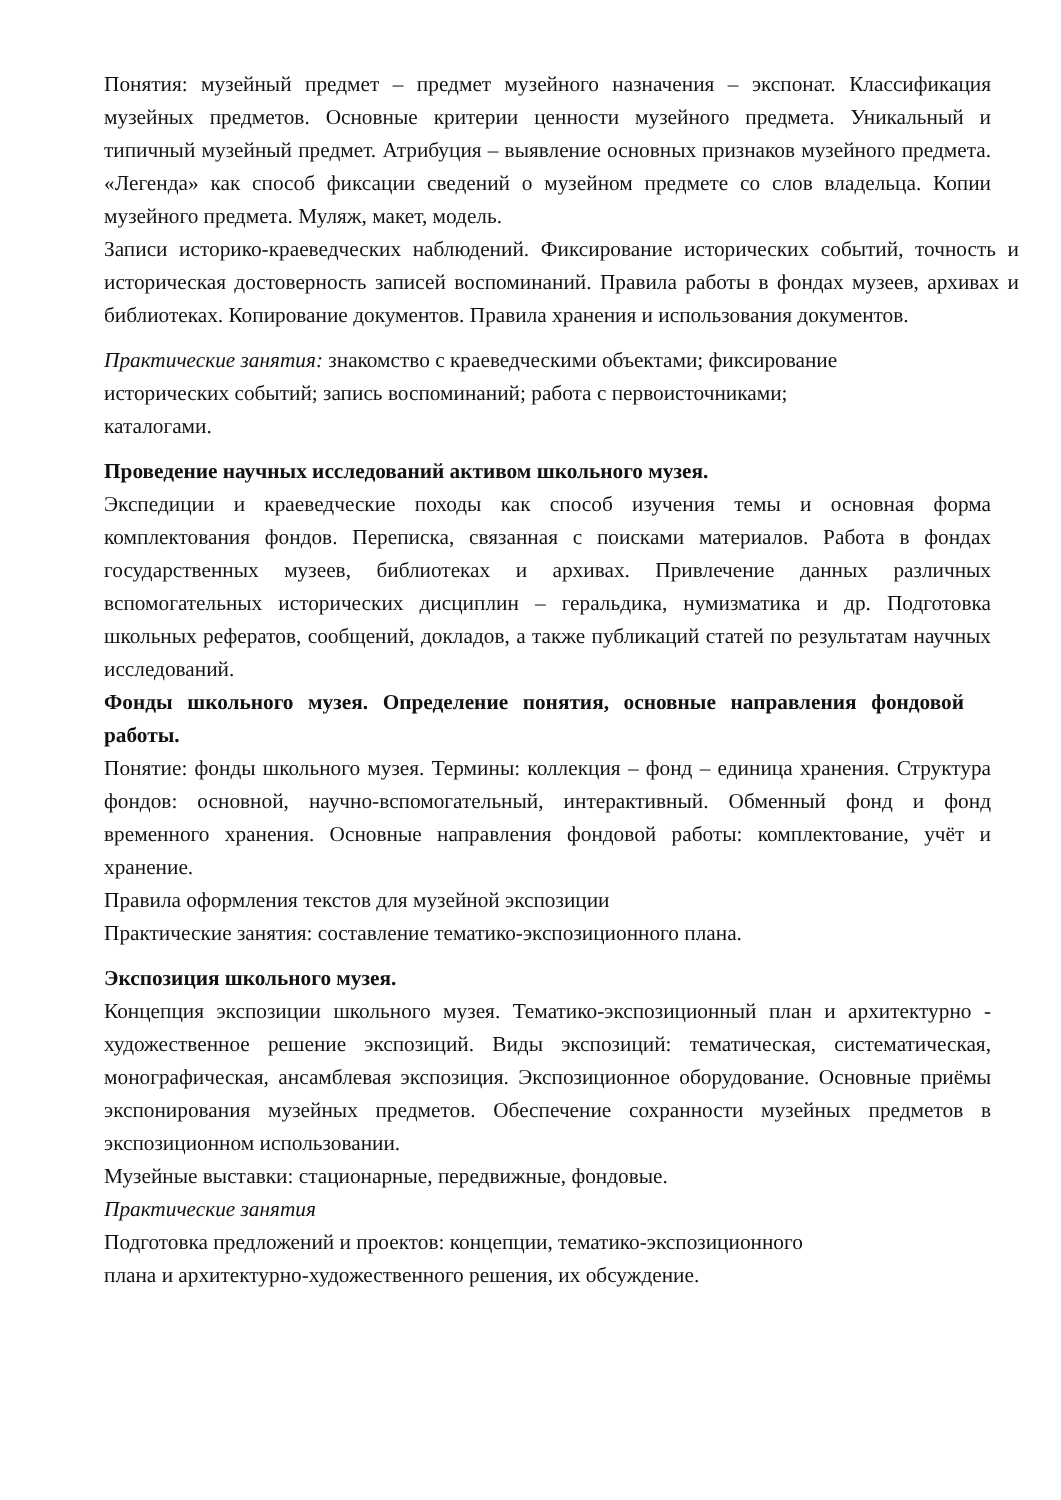Понятия: музейный предмет – предмет музейного назначения – экспонат. Классификация музейных предметов. Основные критерии ценности музейного предмета. Уникальный и типичный музейный предмет. Атрибуция – выявление основных признаков музейного предмета. «Легенда» как способ фиксации сведений о музейном предмете со слов владельца. Копии музейного предмета. Муляж, макет, модель.
Записи историко-краеведческих наблюдений. Фиксирование исторических событий, точность и историческая достоверность записей воспоминаний. Правила работы в фондах музеев, архивах и библиотеках. Копирование документов. Правила хранения и использования документов.
Практические занятия: знакомство с краеведческими объектами; фиксирование
исторических событий; запись воспоминаний; работа с первоисточниками;
каталогами.
Проведение научных исследований активом школьного музея.
Экспедиции и краеведческие походы как способ изучения темы и основная форма комплектования фондов. Переписка, связанная с поисками материалов. Работа в фондах государственных музеев, библиотеках и архивах. Привлечение данных различных вспомогательных исторических дисциплин – геральдика, нумизматика и др. Подготовка школьных рефератов, сообщений, докладов, а также публикаций статей по результатам научных исследований.
Фонды школьного музея. Определение понятия, основные направления фондовой работы.
Понятие: фонды школьного музея. Термины: коллекция – фонд – единица хранения. Структура фондов: основной, научно-вспомогательный, интерактивный. Обменный фонд и фонд временного хранения. Основные направления фондовой работы: комплектование, учёт и хранение.
Правила оформления текстов для музейной экспозиции
Практические занятия: составление тематико-экспозиционного плана.
Экспозиция школьного музея.
Концепция экспозиции школьного музея. Тематико-экспозиционный план и архитектурно - художественное решение экспозиций. Виды экспозиций: тематическая, систематическая, монографическая, ансамблевая экспозиция. Экспозиционное оборудование. Основные приёмы экспонирования музейных предметов. Обеспечение сохранности музейных предметов в экспозиционном использовании.
Музейные выставки: стационарные, передвижные, фондовые.
Практические занятия
Подготовка предложений и проектов: концепции, тематико-экспозиционного
плана и архитектурно-художественного решения, их обсуждение.